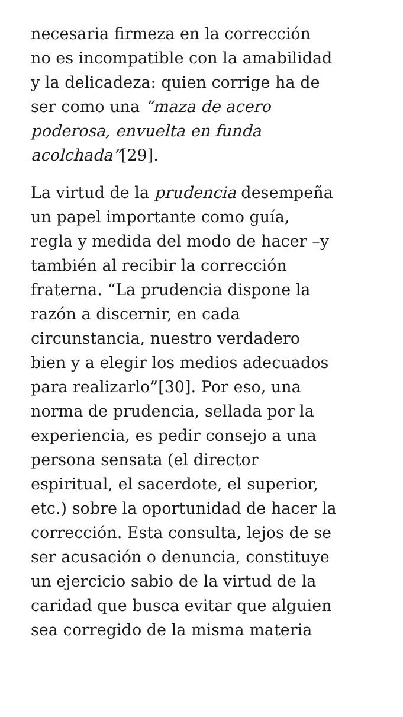necesaria firmeza en la corrección
no es incompatible con la amabilidad
y la delicadeza: quien corrige ha de
ser como una “maza de acero
poderosa, envuelta en funda
acolchada”[29].
La virtud de la prudencia desempeña
un papel importante como guía,
regla y medida del modo de hacer –y
también al recibir la corrección
fraterna. “La prudencia dispone la
razón a discernir, en cada
circunstancia, nuestro verdadero
bien y a elegir los medios adecuados
para realizarlo”[30]. Por eso, una
norma de prudencia, sellada por la
experiencia, es pedir consejo a una
persona sensata (el director
espiritual, el sacerdote, el superior,
etc.) sobre la oportunidad de hacer la
corrección. Esta consulta, lejos de se
ser acusación o denuncia, constituye
un ejercicio sabio de la virtud de la
caridad que busca evitar que alguien
sea corregido de la misma materia